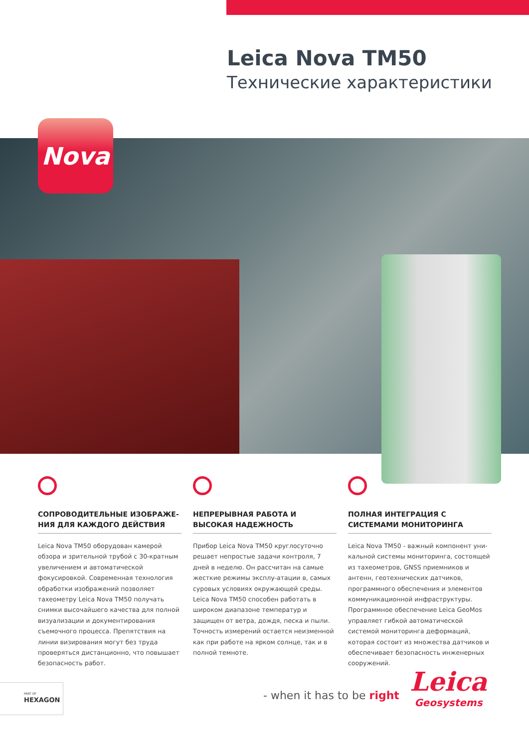Leica Nova TM50
Технические характеристики
Nova
СОПРОВОДИТЕЛЬНЫЕ ИЗОБРАЖЕ-НИЯ ДЛЯ КАЖДОГО ДЕЙСТВИЯ
Leica Nova TM50 оборудован камерой обзора и зрительной трубой с 30-кратным увеличением и автоматической фокусировкой. Современная технология обработки изображений позволяет тахеометру Leica Nova TM50 получать снимки высочайшего качества для полной визуализации и документирования съемочного процесса. Препятствия на линии визирования могут без труда проверяться дистанционно, что повышает безопасность работ.
НЕПРЕРЫВНАЯ РАБОТА И ВЫСОКАЯ НАДЕЖНОСТЬ
Прибор Leica Nova TM50 круглосуточно решает непростые задачи контроля, 7 дней в неделю. Он рассчитан на самые жесткие режимы эксплу-атации в, самых суровых условиях окружающей среды. Leica Nova TM50 способен работать в широком диапазоне температур и защищен от ветра, дождя, песка и пыли. Точность измерений остается неизменной как при работе на ярком солнце, так и в полной темноте.
ПОЛНАЯ ИНТЕГРАЦИЯ С СИСТЕМАМИ МОНИТОРИНГА
Leica Nova TM50 - важный компонент уни-кальной системы мониторинга, состоящей из тахеометров, GNSS приемников и антенн, геотехнических датчиков, программного обеспечения и элементов коммуникационной инфраструктуры. Программное обеспечение Leica GeoMos управляет гибкой автоматической системой мониторинга деформаций, которая состоит из множества датчиков и обеспечивает безопасность инженерных сооружений.
PART OF
HEXAGON
- when it has to be right
Leica
Geosystems